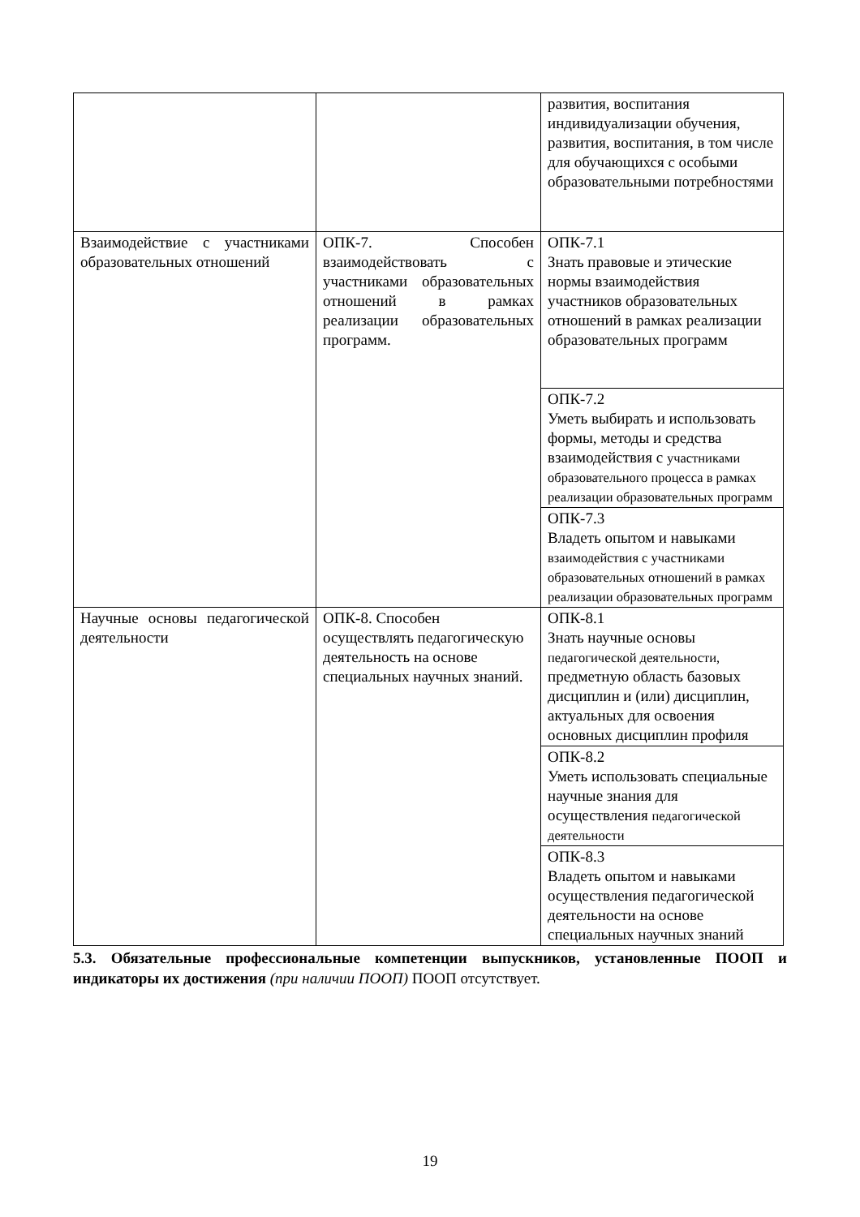| | | развития, воспитания индивидуализации обучения, развития, воспитания, в том числе для обучающихся с особыми образовательными потребностями |
| Взаимодействие с участниками образовательных отношений | ОПК-7. Способен взаимодействовать с участниками образовательных отношений в рамках реализации образовательных программ. | ОПК-7.1 Знать правовые и этические нормы взаимодействия участников образовательных отношений в рамках реализации образовательных программ |
| | | ОПК-7.2 Уметь выбирать и использовать формы, методы и средства взаимодействия с участниками образовательного процесса в рамках реализации образовательных программ |
| | | ОПК-7.3 Владеть опытом и навыками взаимодействия с участниками образовательных отношений в рамках реализации образовательных программ |
| Научные основы педагогической деятельности | ОПК-8. Способен осуществлять педагогическую деятельность на основе специальных научных знаний. | ОПК-8.1 Знать научные основы педагогической деятельности, предметную область базовых дисциплин и (или) дисциплин, актуальных для освоения основных дисциплин профиля |
| | | ОПК-8.2 Уметь использовать специальные научные знания для осуществления педагогической деятельности |
| | | ОПК-8.3 Владеть опытом и навыками осуществления педагогической деятельности на основе специальных научных знаний |
5.3. Обязательные профессиональные компетенции выпускников, установленные ПООП и индикаторы их достижения (при наличии ПООП) ПООП отсутствует.
19